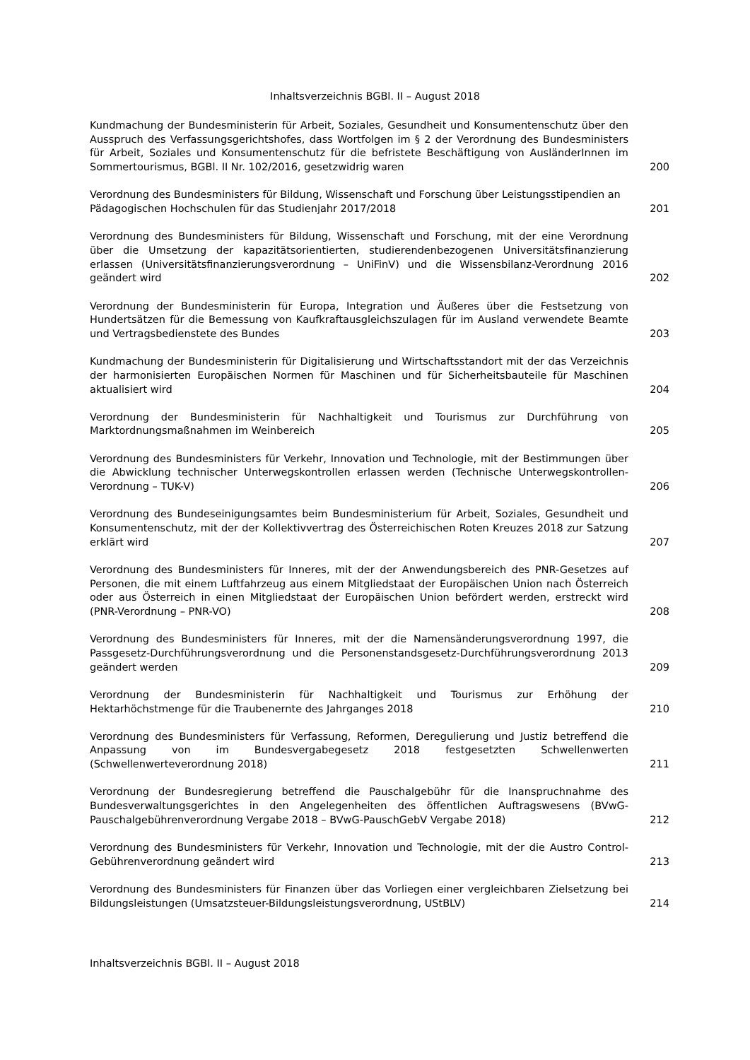Inhaltsverzeichnis BGBl. II – August 2018
Kundmachung der Bundesministerin für Arbeit, Soziales, Gesundheit und Konsumentenschutz über den Ausspruch des Verfassungsgerichtshofes, dass Wortfolgen im § 2 der Verordnung des Bundesministers für Arbeit, Soziales und Konsumentenschutz für die befristete Beschäftigung von AusländerInnen im Sommertourismus, BGBl. II Nr. 102/2016, gesetzwidrig waren
200
Verordnung des Bundesministers für Bildung, Wissenschaft und Forschung über Leistungsstipendien an Pädagogischen Hochschulen für das Studienjahr 2017/2018
201
Verordnung des Bundesministers für Bildung, Wissenschaft und Forschung, mit der eine Verordnung über die Umsetzung der kapazitätsorientierten, studierendenbezogenen Universitätsfinanzierung erlassen (Universitätsfinanzierungsverordnung – UniFinV) und die Wissensbilanz-Verordnung 2016 geändert wird
202
Verordnung der Bundesministerin für Europa, Integration und Äußeres über die Festsetzung von Hundertsätzen für die Bemessung von Kaufkraftausgleichszulagen für im Ausland verwendete Beamte und Vertragsbedienstete des Bundes
203
Kundmachung der Bundesministerin für Digitalisierung und Wirtschaftsstandort mit der das Verzeichnis der harmonisierten Europäischen Normen für Maschinen und für Sicherheitsbauteile für Maschinen aktualisiert wird
204
Verordnung der Bundesministerin für Nachhaltigkeit und Tourismus zur Durchführung von Marktordnungsmaßnahmen im Weinbereich
205
Verordnung des Bundesministers für Verkehr, Innovation und Technologie, mit der Bestimmungen über die Abwicklung technischer Unterwegskontrollen erlassen werden (Technische Unterwegskontrollen-Verordnung – TUK-V)
206
Verordnung des Bundeseinigungsamtes beim Bundesministerium für Arbeit, Soziales, Gesundheit und Konsumentenschutz, mit der der Kollektivvertrag des Österreichischen Roten Kreuzes 2018 zur Satzung erklärt wird
207
Verordnung des Bundesministers für Inneres, mit der der Anwendungsbereich des PNR-Gesetzes auf Personen, die mit einem Luftfahrzeug aus einem Mitgliedstaat der Europäischen Union nach Österreich oder aus Österreich in einen Mitgliedstaat der Europäischen Union befördert werden, erstreckt wird (PNR-Verordnung – PNR-VO)
208
Verordnung des Bundesministers für Inneres, mit der die Namensänderungsverordnung 1997, die Passgesetz-Durchführungsverordnung und die Personenstandsgesetz-Durchführungsverordnung 2013 geändert werden
209
Verordnung der Bundesministerin für Nachhaltigkeit und Tourismus zur Erhöhung der Hektarhöchstmenge für die Traubenernte des Jahrganges 2018
210
Verordnung des Bundesministers für Verfassung, Reformen, Deregulierung und Justiz betreffend die Anpassung von im Bundesvergabegesetz 2018 festgesetzten Schwellenwerten (Schwellenwerteverordnung 2018)
211
Verordnung der Bundesregierung betreffend die Pauschalgebühr für die Inanspruchnahme des Bundesverwaltungsgerichtes in den Angelegenheiten des öffentlichen Auftragswesens (BVwG-Pauschalgebührenverordnung Vergabe 2018 – BVwG-PauschGebV Vergabe 2018)
212
Verordnung des Bundesministers für Verkehr, Innovation und Technologie, mit der die Austro Control-Gebührenverordnung geändert wird
213
Verordnung des Bundesministers für Finanzen über das Vorliegen einer vergleichbaren Zielsetzung bei Bildungsleistungen (Umsatzsteuer-Bildungsleistungsverordnung, UStBLV)
214
Inhaltsverzeichnis BGBl. II – August 2018